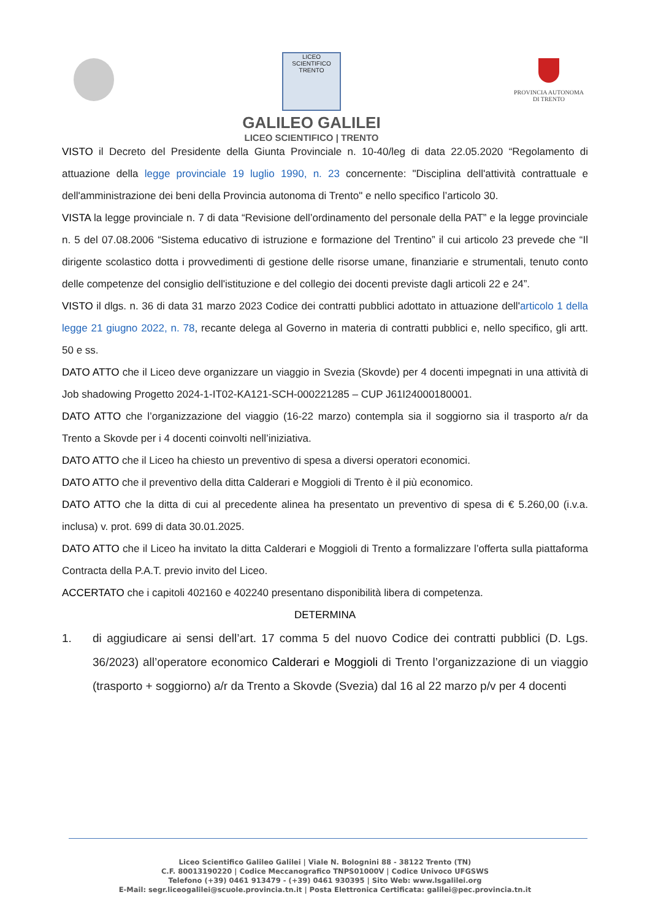LICEO SCIENTIFICO TRENTO
GALILEO GALILEI
LICEO SCIENTIFICO | TRENTO
PROVINCIA AUTONOMA
DI TRENTO
VISTO il Decreto del Presidente della Giunta Provinciale n. 10-40/leg di data 22.05.2020 “Regolamento di attuazione della legge provinciale 19 luglio 1990, n. 23 concernente: "Disciplina dell'attività contrattuale e dell'amministrazione dei beni della Provincia autonoma di Trento" e nello specifico l’articolo 30.
VISTA la legge provinciale n. 7 di data “Revisione dell’ordinamento del personale della PAT” e la legge provinciale n. 5 del 07.08.2006 “Sistema educativo di istruzione e formazione del Trentino” il cui articolo 23 prevede che “Il dirigente scolastico dotta i provvedimenti di gestione delle risorse umane, finanziarie e strumentali, tenuto conto delle competenze del consiglio dell'istituzione e del collegio dei docenti previste dagli articoli 22 e 24”.
VISTO il dlgs. n. 36 di data 31 marzo 2023 Codice dei contratti pubblici adottato in attuazione dell'articolo 1 della legge 21 giugno 2022, n. 78, recante delega al Governo in materia di contratti pubblici e, nello specifico, gli artt. 50 e ss.
DATO ATTO che il Liceo deve organizzare un viaggio in Svezia (Skovde) per 4 docenti impegnati in una attività di Job shadowing Progetto 2024-1-IT02-KA121-SCH-000221285 – CUP J61I24000180001.
DATO ATTO che l’organizzazione del viaggio (16-22 marzo) contempla sia il soggiorno sia il trasporto a/r da Trento a Skovde per i 4 docenti coinvolti nell’iniziativa.
DATO ATTO che il Liceo ha chiesto un preventivo di spesa a diversi operatori economici.
DATO ATTO che il preventivo della ditta Calderari e Moggioli di Trento è il più economico.
DATO ATTO che la ditta di cui al precedente alinea ha presentato un preventivo di spesa di € 5.260,00 (i.v.a. inclusa) v. prot. 699 di data 30.01.2025.
DATO ATTO che il Liceo ha invitato la ditta Calderari e Moggioli di Trento a formalizzare l’offerta sulla piattaforma Contracta della P.A.T. previo invito del Liceo.
ACCERTATO che i capitoli 402160 e 402240 presentano disponibilità libera di competenza.
DETERMINA
1. di aggiudicare ai sensi dell’art. 17 comma 5 del nuovo Codice dei contratti pubblici (D. Lgs. 36/2023) all’operatore economico Calderari e Moggioli di Trento l’organizzazione di un viaggio (trasporto + soggiorno) a/r da Trento a Skovde (Svezia) dal 16 al 22 marzo p/v per 4 docenti
Liceo Scientifico Galileo Galilei | Viale N. Bolognini 88 - 38122 Trento (TN)
C.F. 80013190220 | Codice Meccanografico TNPS01000V | Codice Univoco UFGSWS
Telefono (+39) 0461 913479 - (+39) 0461 930395 | Sito Web: www.lsgalilei.org
E-Mail: segr.liceogalilei@scuole.provincia.tn.it | Posta Elettronica Certificata: galilei@pec.provincia.tn.it